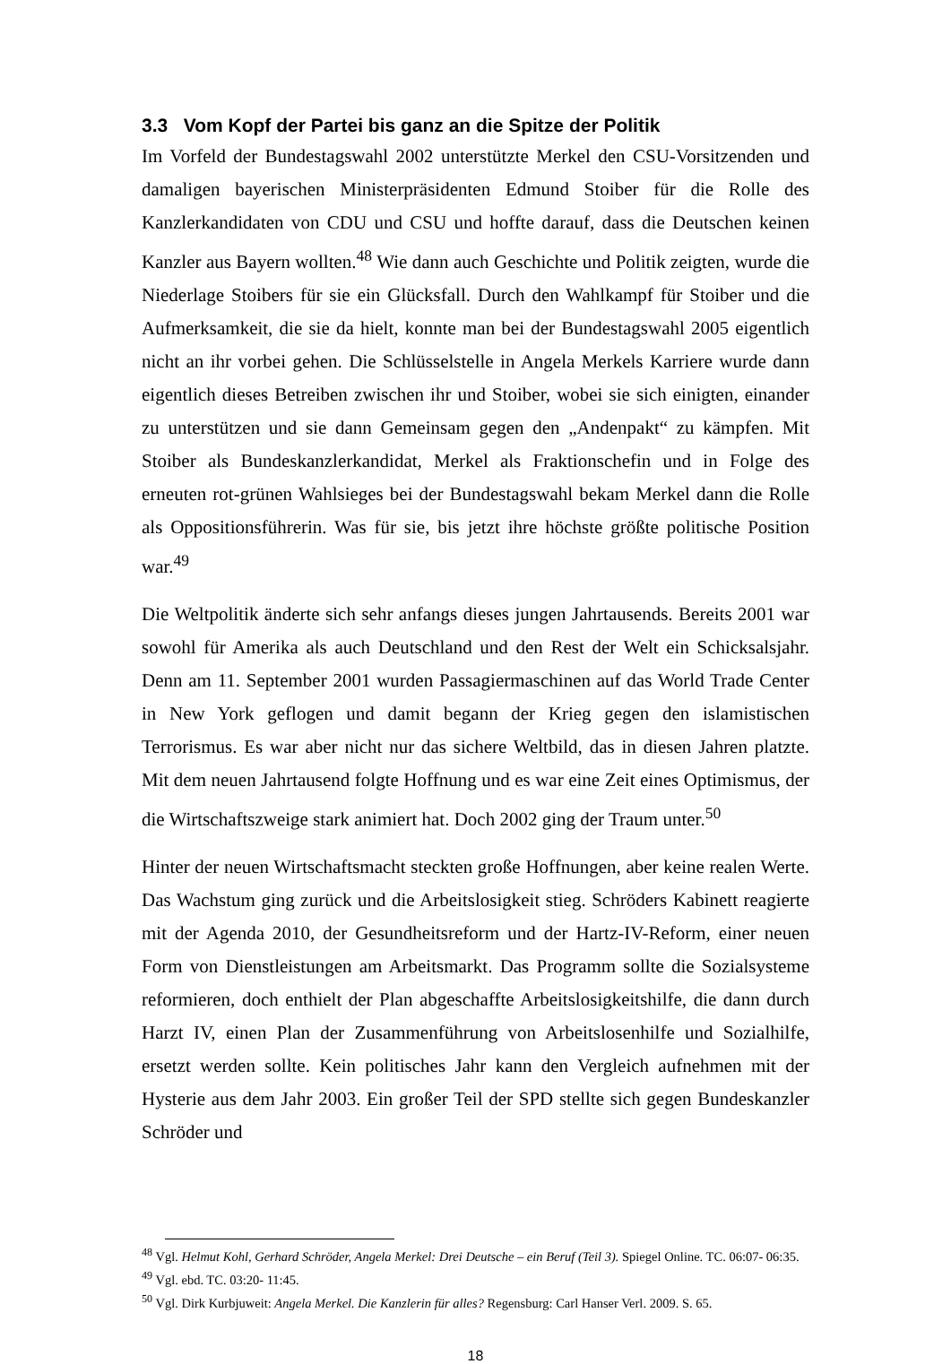3.3 Vom Kopf der Partei bis ganz an die Spitze der Politik
Im Vorfeld der Bundestagswahl 2002 unterstützte Merkel den CSU-Vorsitzenden und damaligen bayerischen Ministerpräsidenten Edmund Stoiber für die Rolle des Kanzlerkandidaten von CDU und CSU und hoffte darauf, dass die Deutschen keinen Kanzler aus Bayern wollten.<sup>48</sup> Wie dann auch Geschichte und Politik zeigten, wurde die Niederlage Stoibers für sie ein Glücksfall. Durch den Wahlkampf für Stoiber und die Aufmerksamkeit, die sie da hielt, konnte man bei der Bundestagswahl 2005 eigentlich nicht an ihr vorbei gehen. Die Schlüsselstelle in Angela Merkels Karriere wurde dann eigentlich dieses Betreiben zwischen ihr und Stoiber, wobei sie sich einigten, einander zu unterstützen und sie dann Gemeinsam gegen den „Andenpakt“ zu kämpfen. Mit Stoiber als Bundeskanzlerkandidat, Merkel als Fraktionschefin und in Folge des erneuten rot-grünen Wahlsieges bei der Bundestagswahl bekam Merkel dann die Rolle als Oppositionsführerin. Was für sie, bis jetzt ihre höchste größte politische Position war.<sup>49</sup>
Die Weltpolitik änderte sich sehr anfangs dieses jungen Jahrtausends. Bereits 2001 war sowohl für Amerika als auch Deutschland und den Rest der Welt ein Schicksalsjahr. Denn am 11. September 2001 wurden Passagiermaschinen auf das World Trade Center in New York geflogen und damit begann der Krieg gegen den islamistischen Terrorismus. Es war aber nicht nur das sichere Weltbild, das in diesen Jahren platzte. Mit dem neuen Jahrtausend folgte Hoffnung und es war eine Zeit eines Optimismus, der die Wirtschaftszweige stark animiert hat. Doch 2002 ging der Traum unter.<sup>50</sup>
Hinter der neuen Wirtschaftsmacht steckten große Hoffnungen, aber keine realen Werte. Das Wachstum ging zurück und die Arbeitslosigkeit stieg. Schröders Kabinett reagierte mit der Agenda 2010, der Gesundheitsreform und der Hartz-IV-Reform, einer neuen Form von Dienstleistungen am Arbeitsmarkt. Das Programm sollte die Sozialsysteme reformieren, doch enthielt der Plan abgeschaffte Arbeitslosigkeitshilfe, die dann durch Harzt IV, einen Plan der Zusammenführung von Arbeitslosenhilfe und Sozialhilfe, ersetzt werden sollte. Kein politisches Jahr kann den Vergleich aufnehmen mit der Hysterie aus dem Jahr 2003. Ein großer Teil der SPD stellte sich gegen Bundeskanzler Schröder und
<sup>48</sup> Vgl. Helmut Kohl, Gerhard Schröder, Angela Merkel: Drei Deutsche – ein Beruf (Teil 3). Spiegel Online. TC. 06:07- 06:35.
<sup>49</sup> Vgl. ebd. TC. 03:20- 11:45.
<sup>50</sup> Vgl. Dirk Kurbjuweit: Angela Merkel. Die Kanzlerin für alles? Regensburg: Carl Hanser Verl. 2009. S. 65.
18